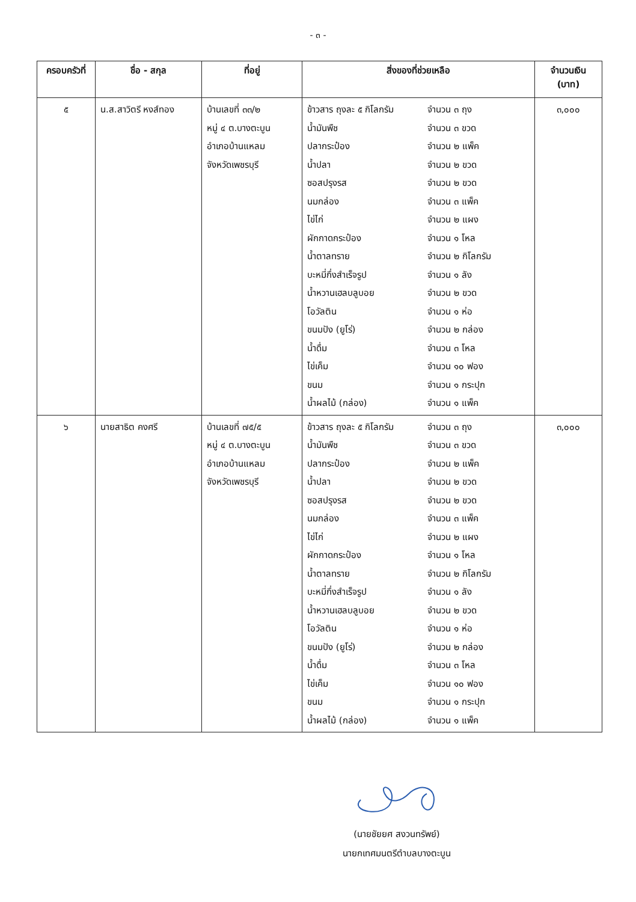- ๓ -
| ครอบครัวที่ | ชื่อ - สกุล | ที่อยู่ | สิ่งของที่ช่วยเหลือ | จำนวนเงิน (บาท) |
| --- | --- | --- | --- | --- |
| ๕ | น.ส.สาวิตรี หงส์ทอง | บ้านเลขที่ ๓๓/๒ หมู่ ๔ ต.บางตะบูน อำเภอบ้านแหลม จังหวัดเพชรบุรี | ข้าวสาร ถุงละ ๕ กิโลกรัม จำนวน ๓ ถุง น้ำมันพืช จำนวน ๓ ขวด ปลากระป๋อง จำนวน ๒ แพ็ค น้ำปลา จำนวน ๒ ขวด ซอสปรุงรส จำนวน ๒ ขวด นมกล่อง จำนวน ๓ แพ็ค ไข่ไก่ จำนวน ๒ แผง ผักกาดกระป๋อง จำนวน ๑ โหล น้ำตาลทราย จำนวน ๒ กิโลกรัม บะหมี่กึ่งสำเร็จรูป จำนวน ๑ ลัง น้ำหวานเฮลบลูบอย จำนวน ๒ ขวด โอวัลติน จำนวน ๑ ห่อ ขนมปัง (ยูโร่) จำนวน ๒ กล่อง น้ำดื่ม จำนวน ๓ โหล ไข่เค็ม จำนวน ๑๐ ฟอง ขนม จำนวน ๑ กระปุก น้ำผลไม้ (กล่อง) จำนวน ๑ แพ็ค | ๓,๐๐๐ |
| ๖ | นายสาธิต คงศรี | บ้านเลขที่ ๗๕/๕ หมู่ ๔ ต.บางตะบูน อำเภอบ้านแหลม จังหวัดเพชรบุรี | ข้าวสาร ถุงละ ๕ กิโลกรัม จำนวน ๓ ถุง น้ำมันพืช จำนวน ๓ ขวด ปลากระป๋อง จำนวน ๒ แพ็ค น้ำปลา จำนวน ๒ ขวด ซอสปรุงรส จำนวน ๒ ขวด นมกล่อง จำนวน ๓ แพ็ค ไข่ไก่ จำนวน ๒ แผง ผักกาดกระป๋อง จำนวน ๑ โหล น้ำตาลทราย จำนวน ๒ กิโลกรัม บะหมี่กึ่งสำเร็จรูป จำนวน ๑ ลัง น้ำหวานเฮลบลูบอย จำนวน ๒ ขวด โอวัลติน จำนวน ๑ ห่อ ขนมปัง (ยูโร่) จำนวน ๒ กล่อง น้ำดื่ม จำนวน ๓ โหล ไข่เค็ม จำนวน ๑๐ ฟอง ขนม จำนวน ๑ กระปุก น้ำผลไม้ (กล่อง) จำนวน ๑ แพ็ค | ๓,๐๐๐ |
(นายชัยยศ สงวนทรัพย์)
นายกเทศมนตรีตำบลบางตะบูน